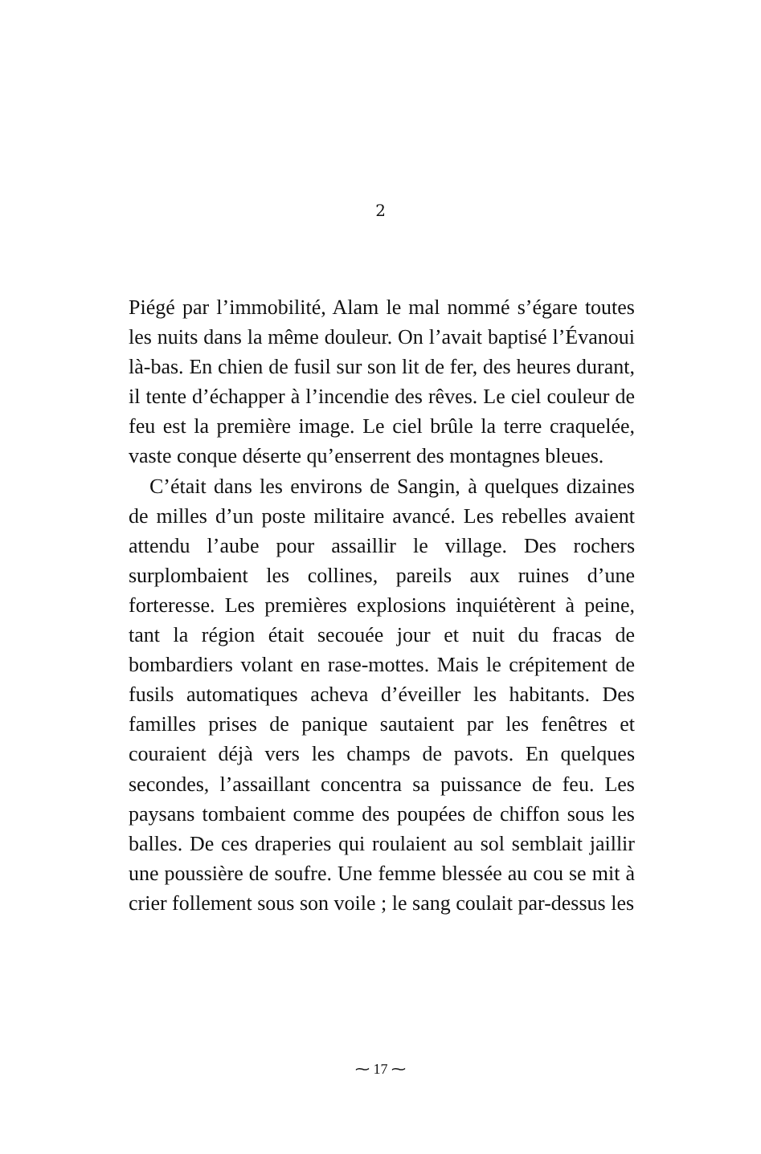2
Piégé par l’immobilité, Alam le mal nommé s’égare toutes les nuits dans la même douleur. On l’avait baptisé l’Évanoui là-bas. En chien de fusil sur son lit de fer, des heures durant, il tente d’échapper à l’incendie des rêves. Le ciel couleur de feu est la première image. Le ciel brûle la terre craquelée, vaste conque déserte qu’enserrent des montagnes bleues.
C’était dans les environs de Sangin, à quelques dizaines de milles d’un poste militaire avancé. Les rebelles avaient attendu l’aube pour assaillir le village. Des rochers surplombaient les collines, pareils aux ruines d’une forteresse. Les premières explosions inquiétèrent à peine, tant la région était secouée jour et nuit du fracas de bombardiers volant en rase-mottes. Mais le crépitement de fusils automatiques acheva d’éveiller les habitants. Des familles prises de panique sautaient par les fenêtres et couraient déjà vers les champs de pavots. En quelques secondes, l’assaillant concentra sa puissance de feu. Les paysans tombaient comme des poupées de chiffon sous les balles. De ces draperies qui roulaient au sol semblait jaillir une poussière de soufre. Une femme blessée au cou se mit à crier follement sous son voile ; le sang coulait par-dessus les
⁓ 17 ⁓